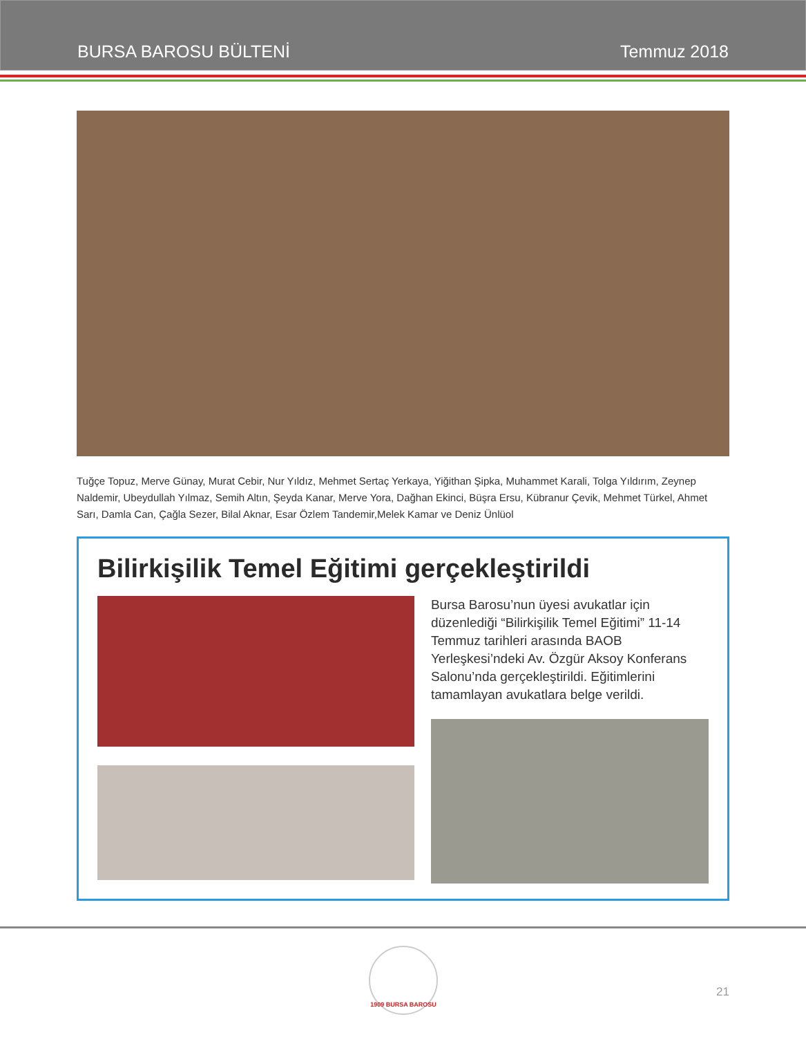BURSA BAROSU BÜLTENİ Temmuz 2018
Tuğçe Topuz, Merve Günay, Murat Cebir, Nur Yıldız, Mehmet Sertaç Yerkaya, Yiğithan Şipka, Muhammet Karali, Tolga Yıldırım, Zeynep Naldemir, Ubeydullah Yılmaz, Semih Altın, Şeyda Kanar, Merve Yora, Dağhan Ekinci, Büşra Ersu, Kübranur Çevik, Mehmet Türkel, Ahmet Sarı, Damla Can, Çağla Sezer, Bilal Aknar, Esar Özlem Tandemir,Melek Kamar ve Deniz Ünlüol
Bilirkişilik Temel Eğitimi gerçekleştirildi
Bursa Barosu’nun üyesi avukatlar için düzenlediği “Bilirkişilik Temel Eğitimi” 11-14 Temmuz tarihleri arasında BAOB Yerleşkesi’ndeki Av. Özgür Aksoy Konferans Salonu’nda gerçekleştirildi. Eğitimlerini tamamlayan avukatlara belge verildi.
1909 BURSA BAROSU
21